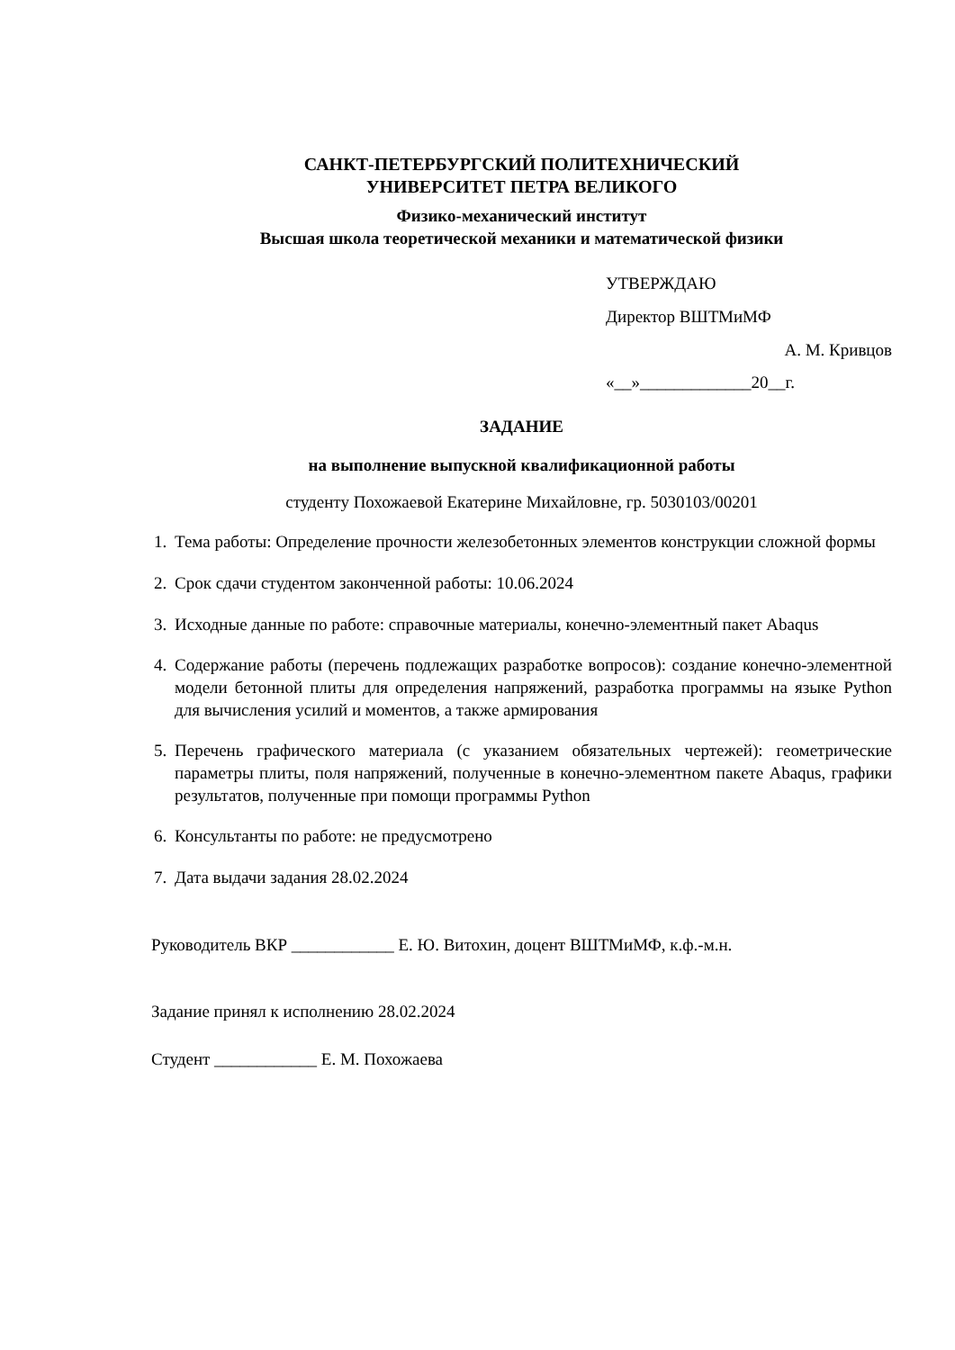САНКТ-ПЕТЕРБУРГСКИЙ ПОЛИТЕХНИЧЕСКИЙ
УНИВЕРСИТЕТ ПЕТРА ВЕЛИКОГО
Физико-механический институт
Высшая школа теоретической механики и математической физики
УТВЕРЖДАЮ
Директор ВШТМиМФ
А. М. Кривцов
«__»_____________20__г.
ЗАДАНИЕ
на выполнение выпускной квалификационной работы
студенту Похожаевой Екатерине Михайловне, гр. 5030103/00201
1. Тема работы: Определение прочности железобетонных элементов конструкции сложной формы
2. Срок сдачи студентом законченной работы: 10.06.2024
3. Исходные данные по работе: справочные материалы, конечно-элементный пакет Abaqus
4. Содержание работы (перечень подлежащих разработке вопросов): создание конечно-элементной модели бетонной плиты для определения напряжений, разработка программы на языке Python для вычисления усилий и моментов, а также армирования
5. Перечень графического материала (с указанием обязательных чертежей): геометрические параметры плиты, поля напряжений, полученные в конечно-элементном пакете Abaqus, графики результатов, полученные при помощи программы Python
6. Консультанты по работе: не предусмотрено
7. Дата выдачи задания 28.02.2024
Руководитель ВКР ____________ Е. Ю. Витохин, доцент ВШТМиМФ, к.ф.-м.н.
Задание принял к исполнению 28.02.2024
Студент ____________ Е. М. Похожаева